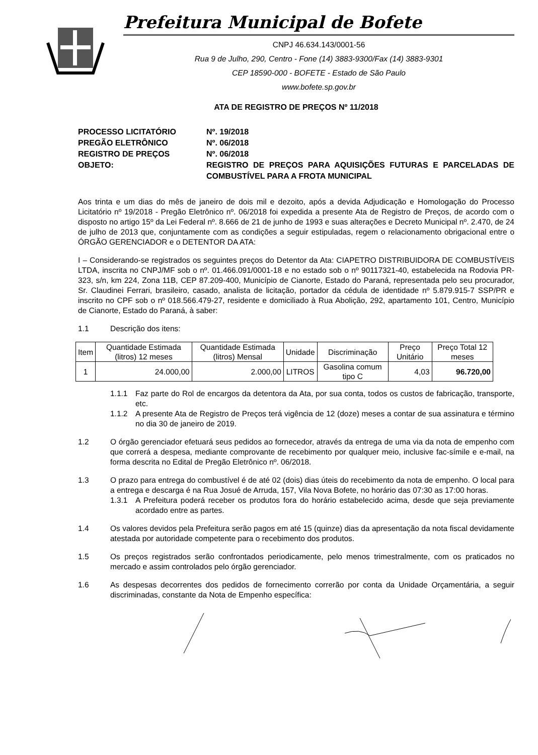Prefeitura Municipal de Bofete
CNPJ 46.634.143/0001-56
Rua 9 de Julho, 290, Centro - Fone (14) 3883-9300/Fax (14) 3883-9301
CEP 18590-000 - BOFETE - Estado de São Paulo
www.bofete.sp.gov.br
ATA DE REGISTRO DE PREÇOS Nº 11/2018
PROCESSO LICITATÓRIO
Nº. 19/2018
PREGÃO ELETRÔNICO
Nº. 06/2018
REGISTRO DE PREÇOS
Nº. 06/2018
OBJETO:
REGISTRO DE PREÇOS PARA AQUISIÇÕES FUTURAS E PARCELADAS DE COMBUSTÍVEL PARA A FROTA MUNICIPAL
Aos trinta e um dias do mês de janeiro de dois mil e dezoito, após a devida Adjudicação e Homologação do Processo Licitatório nº 19/2018 - Pregão Eletrônico nº. 06/2018 foi expedida a presente Ata de Registro de Preços, de acordo com o disposto no artigo 15º da Lei Federal nº. 8.666 de 21 de junho de 1993 e suas alterações e Decreto Municipal nº. 2.470, de 24 de julho de 2013 que, conjuntamente com as condições a seguir estipuladas, regem o relacionamento obrigacional entre o ÓRGÃO GERENCIADOR e o DETENTOR DA ATA:
I – Considerando-se registrados os seguintes preços do Detentor da Ata: CIAPETRO DISTRIBUIDORA DE COMBUSTÍVEIS LTDA, inscrita no CNPJ/MF sob o nº. 01.466.091/0001-18 e no estado sob o nº 90117321-40, estabelecida na Rodovia PR-323, s/n, km 224, Zona 11B, CEP 87.209-400, Município de Cianorte, Estado do Paraná, representada pelo seu procurador, Sr. Claudinei Ferrari, brasileiro, casado, analista de licitação, portador da cédula de identidade nº 5.879.915-7 SSP/PR e inscrito no CPF sob o nº 018.566.479-27, residente e domiciliado à Rua Abolição, 292, apartamento 101, Centro, Município de Cianorte, Estado do Paraná, à saber:
1.1
Descrição dos itens:
| Item | Quantidade Estimada (litros) 12 meses | Quantidade Estimada (litros) Mensal | Unidade | Discriminação | Preço Unitário | Preço Total 12 meses |
| --- | --- | --- | --- | --- | --- | --- |
| 1 | 24.000,00 | 2.000,00 | LITROS | Gasolina comum tipo C | 4,03 | 96.720,00 |
1.1.1
Faz parte do Rol de encargos da detentora da Ata, por sua conta, todos os custos de fabricação, transporte, etc.
1.1.2
A presente Ata de Registro de Preços terá vigência de 12 (doze) meses a contar de sua assinatura e término no dia 30 de janeiro de 2019.
1.2
O órgão gerenciador efetuará seus pedidos ao fornecedor, através da entrega de uma via da nota de empenho com que correrá a despesa, mediante comprovante de recebimento por qualquer meio, inclusive fac-símile e e-mail, na forma descrita no Edital de Pregão Eletrônico nº. 06/2018.
1.3
O prazo para entrega do combustível é de até 02 (dois) dias úteis do recebimento da nota de empenho. O local para a entrega e descarga é na Rua Josué de Arruda, 157, Vila Nova Bofete, no horário das 07:30 as 17:00 horas.
1.3.1
A Prefeitura poderá receber os produtos fora do horário estabelecido acima, desde que seja previamente acordado entre as partes.
1.4
Os valores devidos pela Prefeitura serão pagos em até 15 (quinze) dias da apresentação da nota fiscal devidamente atestada por autoridade competente para o recebimento dos produtos.
1.5
Os preços registrados serão confrontados periodicamente, pelo menos trimestralmente, com os praticados no mercado e assim controlados pelo órgão gerenciador.
1.6
As despesas decorrentes dos pedidos de fornecimento correrão por conta da Unidade Orçamentária, a seguir discriminadas, constante da Nota de Empenho específica: